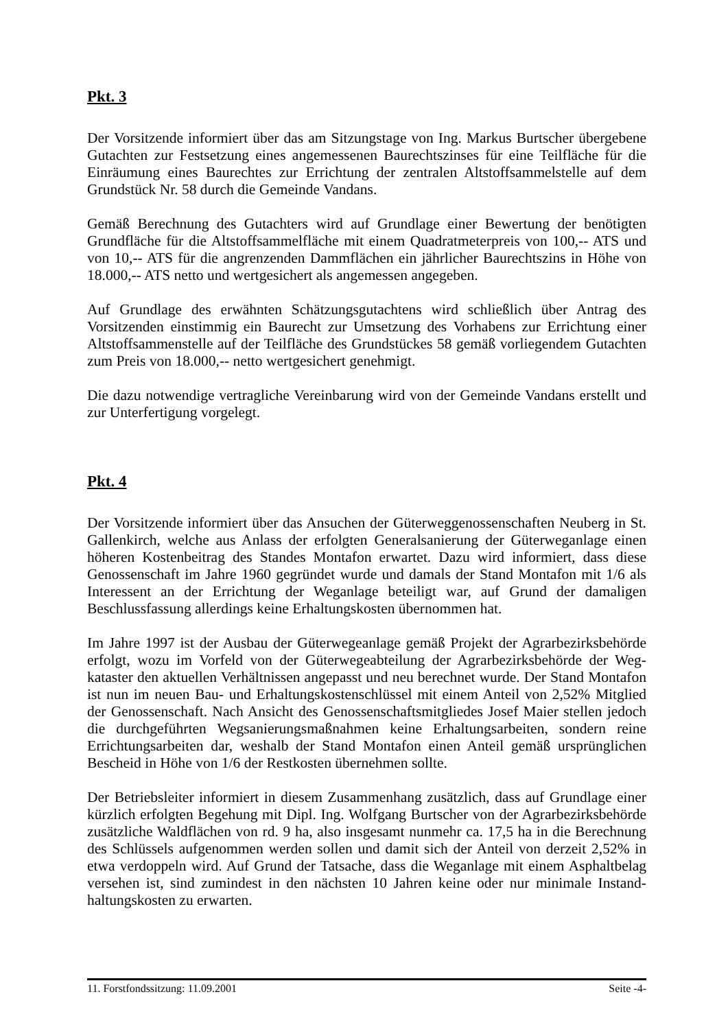Pkt. 3
Der Vorsitzende informiert über das am Sitzungstage von Ing. Markus Burtscher übergebene Gutachten zur Festsetzung eines angemessenen Baurechtszinses für eine Teilfläche für die Einräumung eines Baurechtes zur Errichtung der zentralen Altstoffsammelstelle auf dem Grundstück Nr. 58 durch die Gemeinde Vandans.
Gemäß Berechnung des Gutachters wird auf Grundlage einer Bewertung der benötigten Grundfläche für die Altstoffsammelfläche mit einem Quadratmeterpreis von 100,-- ATS und von 10,-- ATS für die angrenzenden Dammflächen ein jährlicher Baurechtszins in Höhe von 18.000,-- ATS netto und wertgesichert als angemessen angegeben.
Auf Grundlage des erwähnten Schätzungsgutachtens wird schließlich über Antrag des Vorsitzenden einstimmig ein Baurecht zur Umsetzung des Vorhabens zur Errichtung einer Altstoffsammenstelle auf der Teilfläche des Grundstückes 58 gemäß vorliegendem Gutachten zum Preis von 18.000,-- netto wertgesichert genehmigt.
Die dazu notwendige vertragliche Vereinbarung wird von der Gemeinde Vandans erstellt und zur Unterfertigung vorgelegt.
Pkt. 4
Der Vorsitzende informiert über das Ansuchen der Güterweggenossenschaften Neuberg in St. Gallenkirch, welche aus Anlass der erfolgten Generalsanierung der Güterweganlage einen höheren Kostenbeitrag des Standes Montafon erwartet. Dazu wird informiert, dass diese Genossenschaft im Jahre 1960 gegründet wurde und damals der Stand Montafon mit 1/6 als Interessent an der Errichtung der Weganlage beteiligt war, auf Grund der damaligen Beschlussfassung allerdings keine Erhaltungskosten übernommen hat.
Im Jahre 1997 ist der Ausbau der Güterwegeanlage gemäß Projekt der Agrarbezirksbehörde erfolgt, wozu im Vorfeld von der Güterwegeabteilung der Agrarbezirksbehörde der Weg-kataster den aktuellen Verhältnissen angepasst und neu berechnet wurde. Der Stand Montafon ist nun im neuen Bau- und Erhaltungskostenschlüssel mit einem Anteil von 2,52% Mitglied der Genossenschaft. Nach Ansicht des Genossenschaftsmitgliedes Josef Maier stellen jedoch die durchgeführten Wegsanierungsmaßnahmen keine Erhaltungsarbeiten, sondern reine Errichtungsarbeiten dar, weshalb der Stand Montafon einen Anteil gemäß ursprünglichen Bescheid in Höhe von 1/6 der Restkosten übernehmen sollte.
Der Betriebsleiter informiert in diesem Zusammenhang zusätzlich, dass auf Grundlage einer kürzlich erfolgten Begehung mit Dipl. Ing. Wolfgang Burtscher von der Agrarbezirksbehörde zusätzliche Waldflächen von rd. 9 ha, also insgesamt nunmehr ca. 17,5 ha in die Berechnung des Schlüssels aufgenommen werden sollen und damit sich der Anteil von derzeit 2,52% in etwa verdoppeln wird. Auf Grund der Tatsache, dass die Weganlage mit einem Asphaltbelag versehen ist, sind zumindest in den nächsten 10 Jahren keine oder nur minimale Instand-haltungskosten zu erwarten.
11. Forstfondssitzung: 11.09.2001 Seite -4-